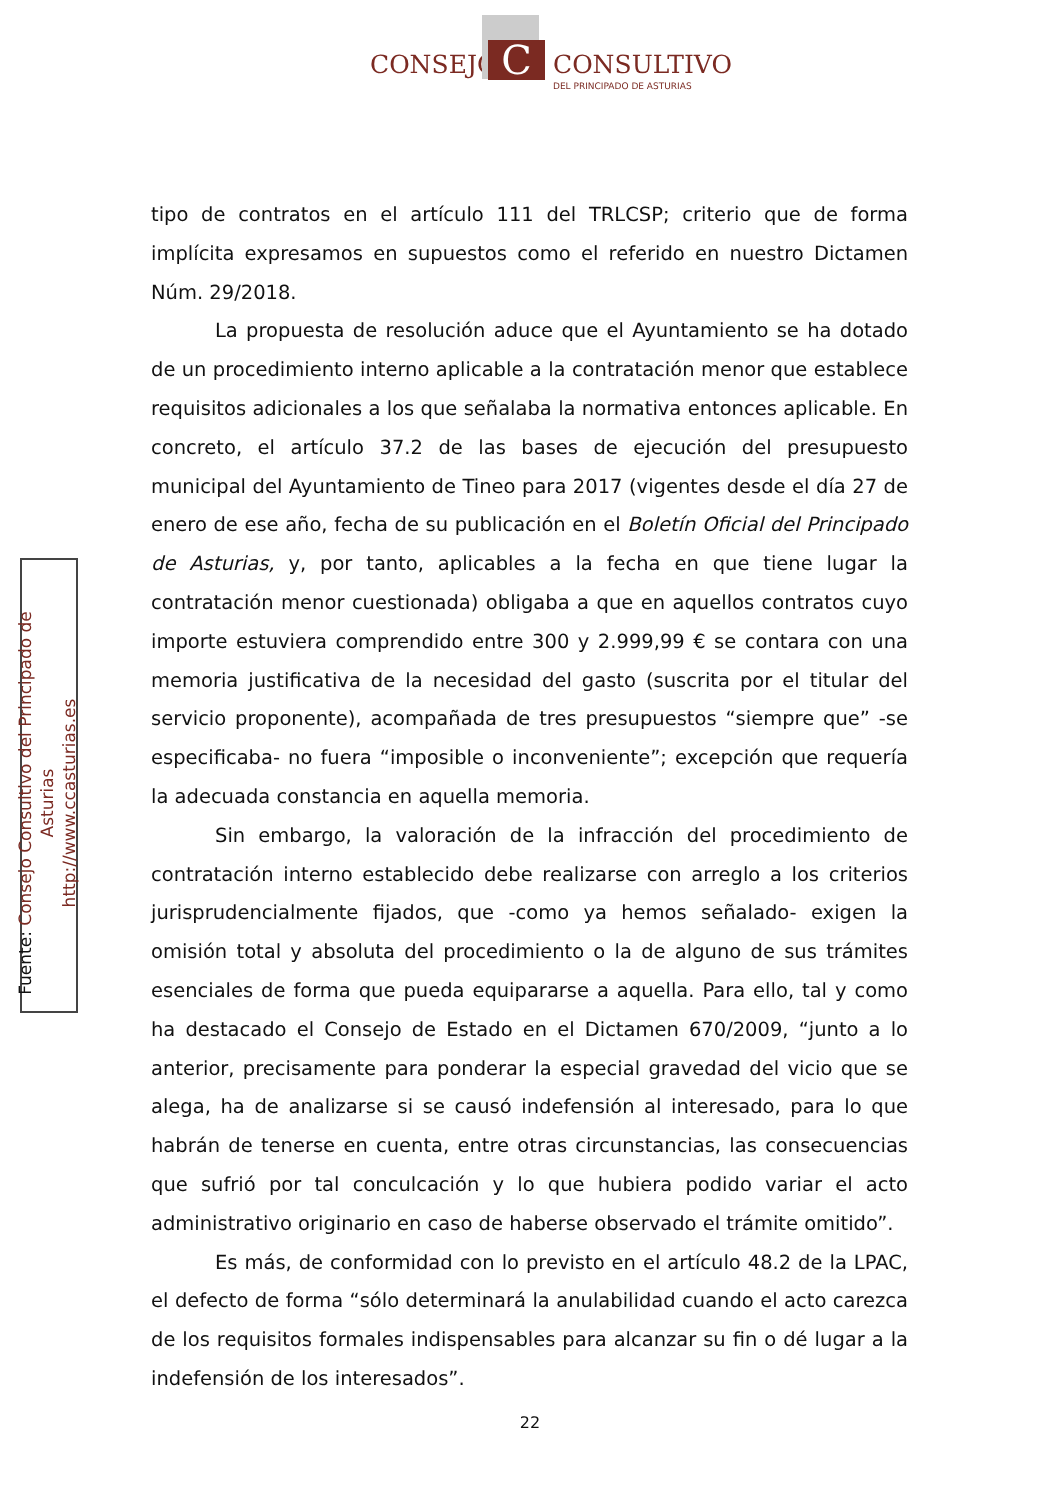CONSEJO C CONSULTIVO
DEL PRINCIPADO DE ASTURIAS
tipo de contratos en el artículo 111 del TRLCSP; criterio que de forma implícita expresamos en supuestos como el referido en nuestro Dictamen Núm. 29/2018.
La propuesta de resolución aduce que el Ayuntamiento se ha dotado de un procedimiento interno aplicable a la contratación menor que establece requisitos adicionales a los que señalaba la normativa entonces aplicable. En concreto, el artículo 37.2 de las bases de ejecución del presupuesto municipal del Ayuntamiento de Tineo para 2017 (vigentes desde el día 27 de enero de ese año, fecha de su publicación en el Boletín Oficial del Principado de Asturias, y, por tanto, aplicables a la fecha en que tiene lugar la contratación menor cuestionada) obligaba a que en aquellos contratos cuyo importe estuviera comprendido entre 300 y 2.999,99 € se contara con una memoria justificativa de la necesidad del gasto (suscrita por el titular del servicio proponente), acompañada de tres presupuestos “siempre que” -se especificaba- no fuera “imposible o inconveniente”; excepción que requería la adecuada constancia en aquella memoria.
Sin embargo, la valoración de la infracción del procedimiento de contratación interno establecido debe realizarse con arreglo a los criterios jurisprudencialmente fijados, que -como ya hemos señalado- exigen la omisión total y absoluta del procedimiento o la de alguno de sus trámites esenciales de forma que pueda equipararse a aquella. Para ello, tal y como ha destacado el Consejo de Estado en el Dictamen 670/2009, “junto a lo anterior, precisamente para ponderar la especial gravedad del vicio que se alega, ha de analizarse si se causó indefensión al interesado, para lo que habrán de tenerse en cuenta, entre otras circunstancias, las consecuencias que sufrió por tal conculcación y lo que hubiera podido variar el acto administrativo originario en caso de haberse observado el trámite omitido”.
Es más, de conformidad con lo previsto en el artículo 48.2 de la LPAC, el defecto de forma “sólo determinará la anulabilidad cuando el acto carezca de los requisitos formales indispensables para alcanzar su fin o dé lugar a la indefensión de los interesados”.
Fuente: Consejo Consultivo del Principado de Asturias
http://www.ccasturias.es
22